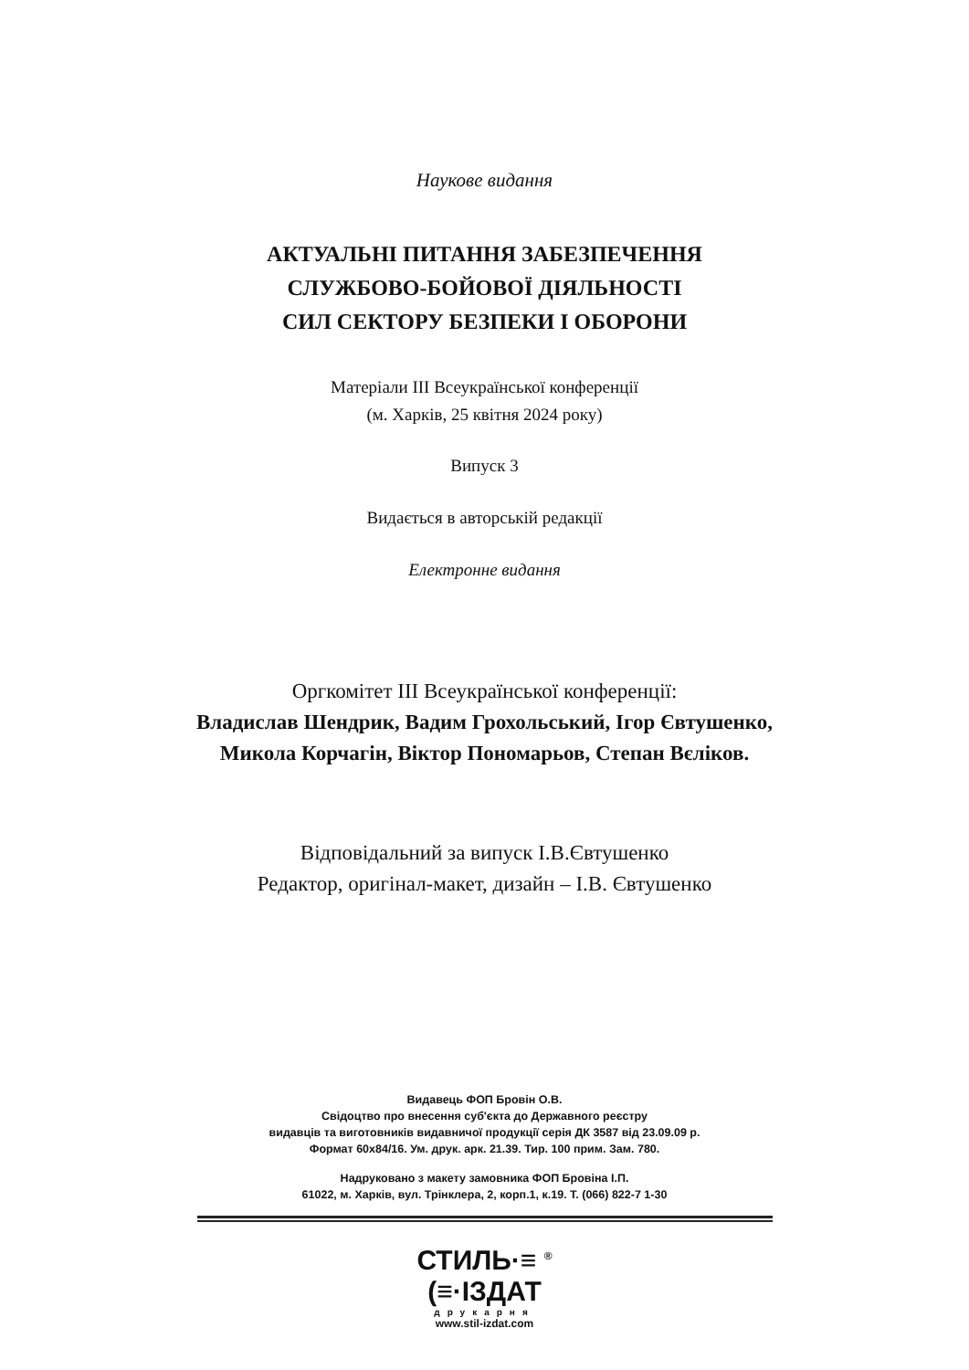Наукове видання
АКТУАЛЬНІ ПИТАННЯ ЗАБЕЗПЕЧЕННЯ
СЛУЖБОВО-БОЙОВОЇ ДІЯЛЬНОСТІ
СИЛ СЕКТОРУ БЕЗПЕКИ І ОБОРОНИ
Матеріали ІІІ Всеукраїнської конференції
(м. Харків, 25 квітня 2024 року)
Випуск 3
Видається в авторській редакції
Електронне видання
Оргкомітет ІІІ Всеукраїнської конференції:
Владислав Шендрик, Вадим Грохольський, Ігор Євтушенко,
Микола Корчагін, Віктор Пономарьов, Степан Вєліков.
Відповідальний за випуск І.В.Євтушенко
Редактор, оригінал-макет, дизайн – І.В. Євтушенко
Видавець ФОП Бровін О.В.
Свідоцтво про внесення суб'єкта до Державного реєстру
видавців та виготовників видавничої продукції серія ДК 3587 від 23.09.09 р.
Формат 60х84/16. Ум. друк. арк. 21.39. Тир. 100 прим. Зам. 780.
Надруковано з макету замовника ФОП Бровіна І.П.
61022, м. Харків, вул. Трінклера, 2, корп.1, к.19. Т. (066) 822-7 1-30
СТИЛЬ·≡ <sup>®</sup>
(≡·ІЗДАТ
друкарня
www.stil-izdat.com